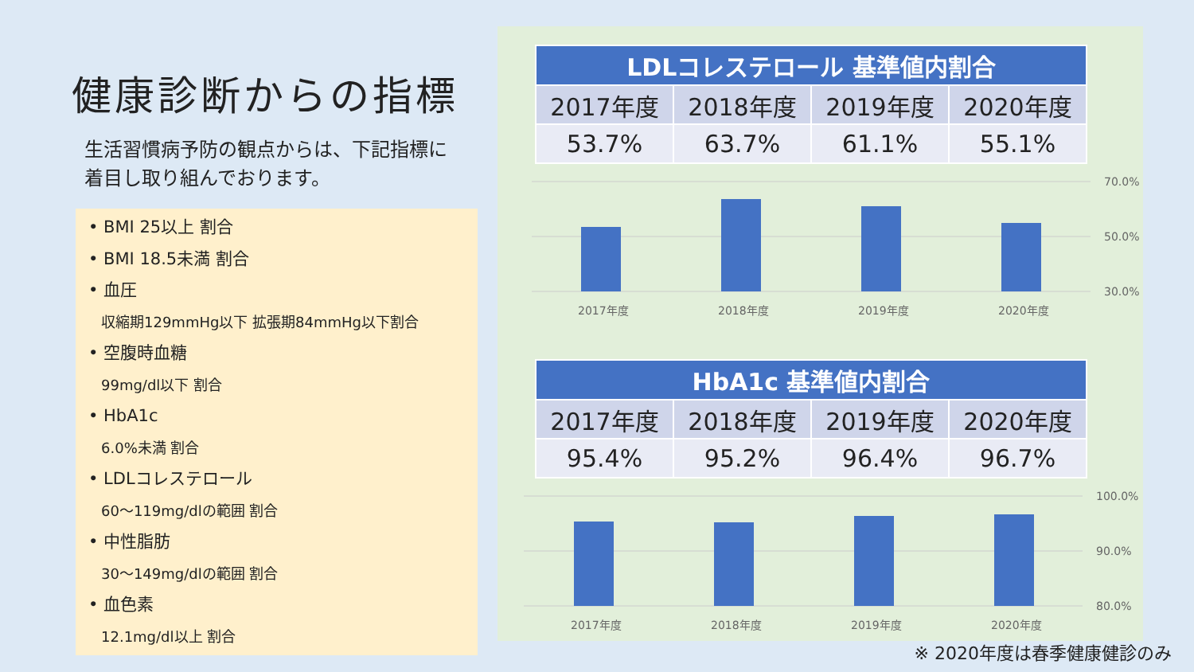健康診断からの指標
生活習慣病予防の観点からは、下記指標に
着目し取り組んでおります。
• BMI 25以上 割合
• BMI 18.5未満 割合
• 血圧
収縮期129mmHg以下 拡張期84mmHg以下割合
• 空腹時血糖
99mg/dl以下 割合
• HbA1c
6.0%未満 割合
• LDLコレステロール
60～119mg/dlの範囲 割合
• 中性脂肪
30～149mg/dlの範囲 割合
• 血色素
12.1mg/dl以上 割合
| LDLコレステロール 基準値内割合 | | | |
| --- | --- | --- | --- |
| 2017年度 | 2018年度 | 2019年度 | 2020年度 |
| 53.7% | 63.7% | 61.1% | 55.1% |
70.0%
50.0%
30.0%
2017年度
2018年度
2019年度
2020年度
| HbA1c 基準値内割合 | | | |
| --- | --- | --- | --- |
| 2017年度 | 2018年度 | 2019年度 | 2020年度 |
| 95.4% | 95.2% | 96.4% | 96.7% |
100.0%
90.0%
80.0%
2017年度
2018年度
2019年度
2020年度
※ 2020年度は春季健康健診のみ